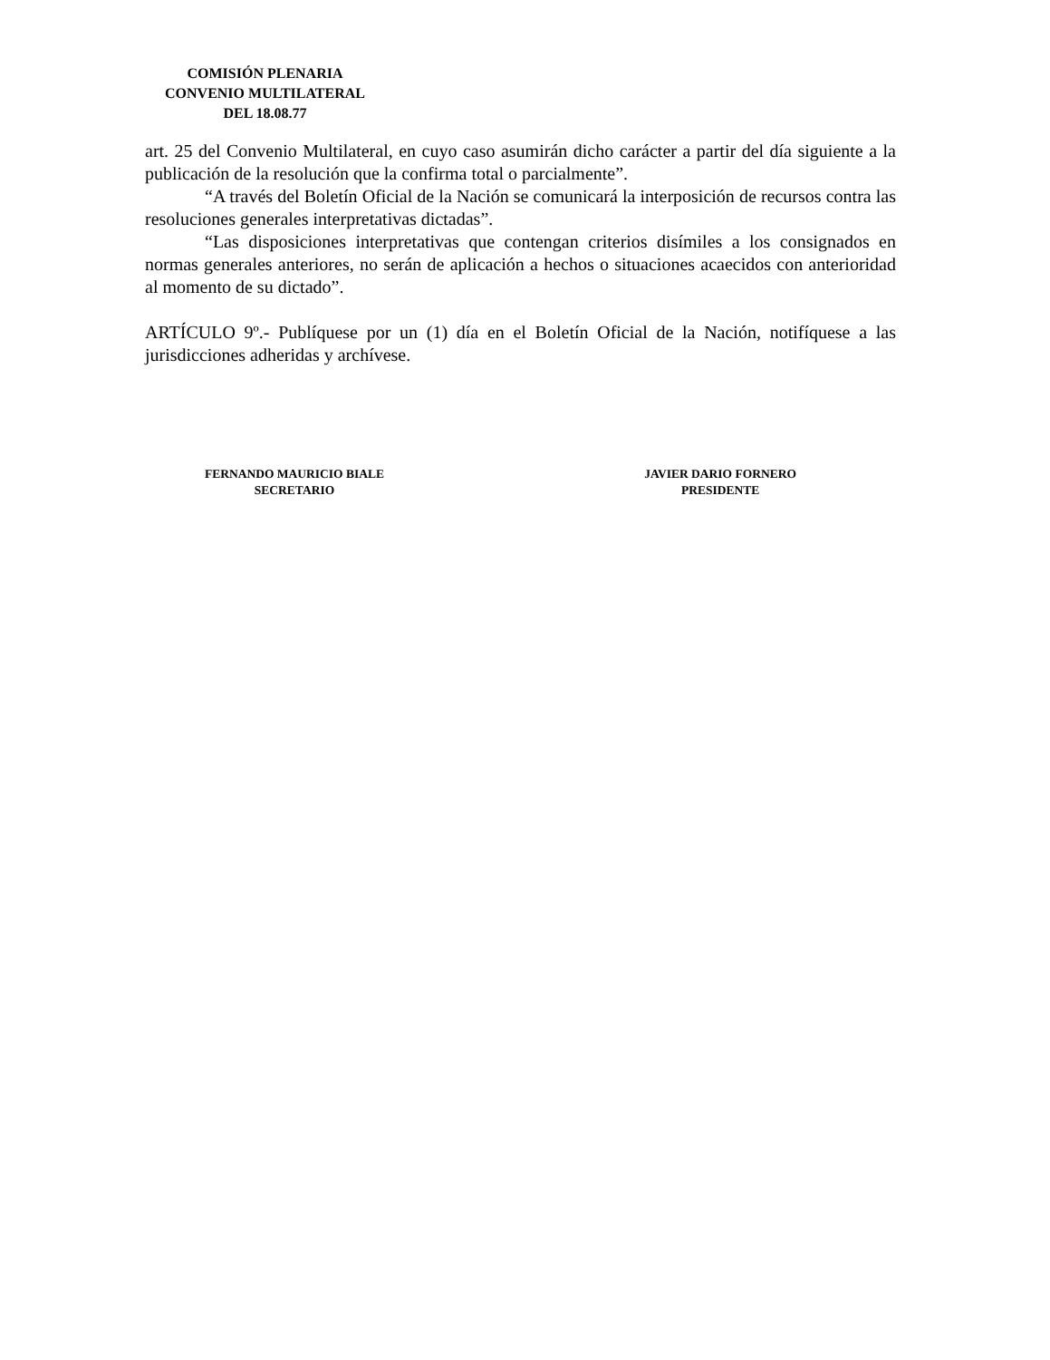COMISIÓN PLENARIA
CONVENIO MULTILATERAL
DEL 18.08.77
art. 25 del Convenio Multilateral, en cuyo caso asumirán dicho carácter a partir del día siguiente a la publicación de la resolución que la confirma total o parcialmente”.
“A través del Boletín Oficial de la Nación se comunicará la interposición de recursos contra las resoluciones generales interpretativas dictadas”.
“Las disposiciones interpretativas que contengan criterios disímiles a los consignados en normas generales anteriores, no serán de aplicación a hechos o situaciones acaecidos con anterioridad al momento de su dictado”.
ARTÍCULO 9º.- Publíquese por un (1) día en el Boletín Oficial de la Nación, notifíquese a las jurisdicciones adheridas y archívese.
FERNANDO MAURICIO BIALE
SECRETARIO
JAVIER DARIO FORNERO
PRESIDENTE